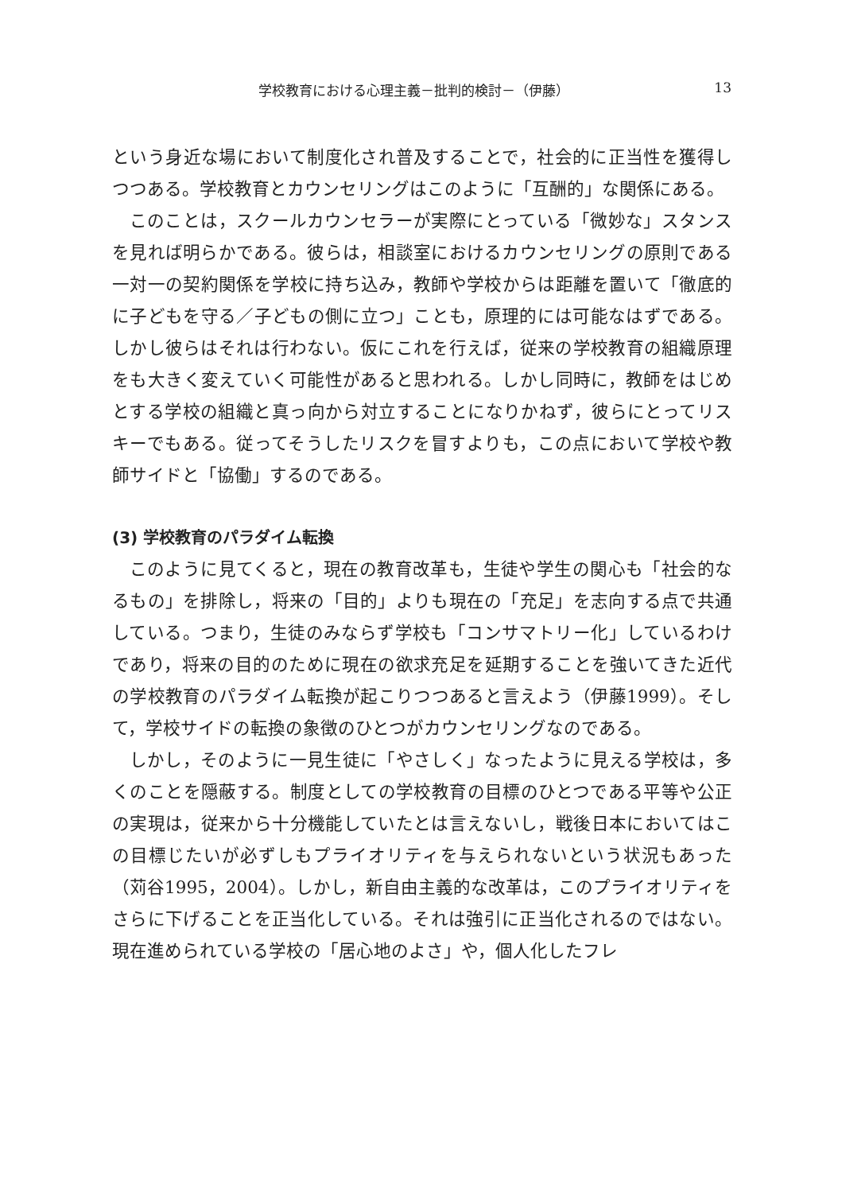学校教育における心理主義－批判的検討－（伊藤） 13
という身近な場において制度化され普及することで，社会的に正当性を獲得しつつある。学校教育とカウンセリングはこのように「互酬的」な関係にある。
このことは，スクールカウンセラーが実際にとっている「微妙な」スタンスを見れば明らかである。彼らは，相談室におけるカウンセリングの原則である一対一の契約関係を学校に持ち込み，教師や学校からは距離を置いて「徹底的に子どもを守る／子どもの側に立つ」ことも，原理的には可能なはずである。しかし彼らはそれは行わない。仮にこれを行えば，従来の学校教育の組織原理をも大きく変えていく可能性があると思われる。しかし同時に，教師をはじめとする学校の組織と真っ向から対立することになりかねず，彼らにとってリスキーでもある。従ってそうしたリスクを冒すよりも，この点において学校や教師サイドと「協働」するのである。
(3) 学校教育のパラダイム転換
このように見てくると，現在の教育改革も，生徒や学生の関心も「社会的なるもの」を排除し，将来の「目的」よりも現在の「充足」を志向する点で共通している。つまり，生徒のみならず学校も「コンサマトリー化」しているわけであり，将来の目的のために現在の欲求充足を延期することを強いてきた近代の学校教育のパラダイム転換が起こりつつあると言えよう（伊藤1999）。そして，学校サイドの転換の象徴のひとつがカウンセリングなのである。
しかし，そのように一見生徒に「やさしく」なったように見える学校は，多くのことを隠蔽する。制度としての学校教育の目標のひとつである平等や公正の実現は，従来から十分機能していたとは言えないし，戦後日本においてはこの目標じたいが必ずしもプライオリティを与えられないという状況もあった（苅谷1995，2004）。しかし，新自由主義的な改革は，このプライオリティをさらに下げることを正当化している。それは強引に正当化されるのではない。現在進められている学校の「居心地のよさ」や，個人化したフレ